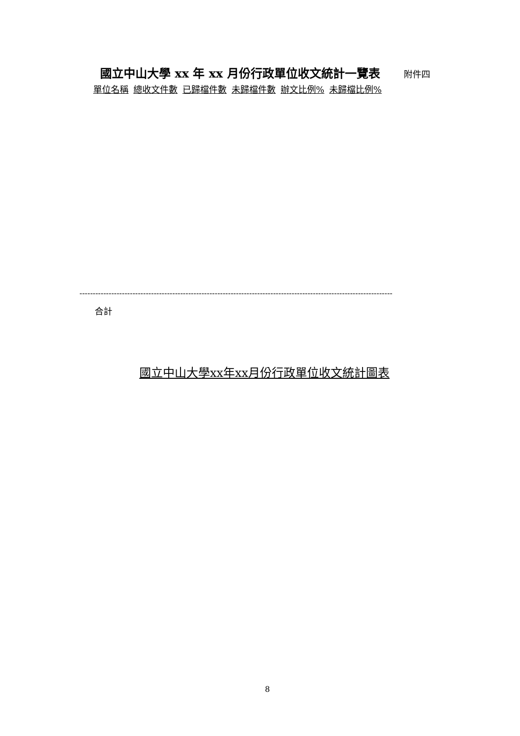國立中山大學 xx 年 xx 月份行政單位收文統計一覽表 附件四
| 單位名稱 | 總收文件數 | 已歸檔件數 | 未歸檔件數 | 辦文比例% | 未歸檔比例% |
| --- | --- | --- | --- | --- | --- |
----------------------------------------------------------------------------------------------------------------------
合計
國立中山大學xx年xx月份行政單位收文統計圖表
8